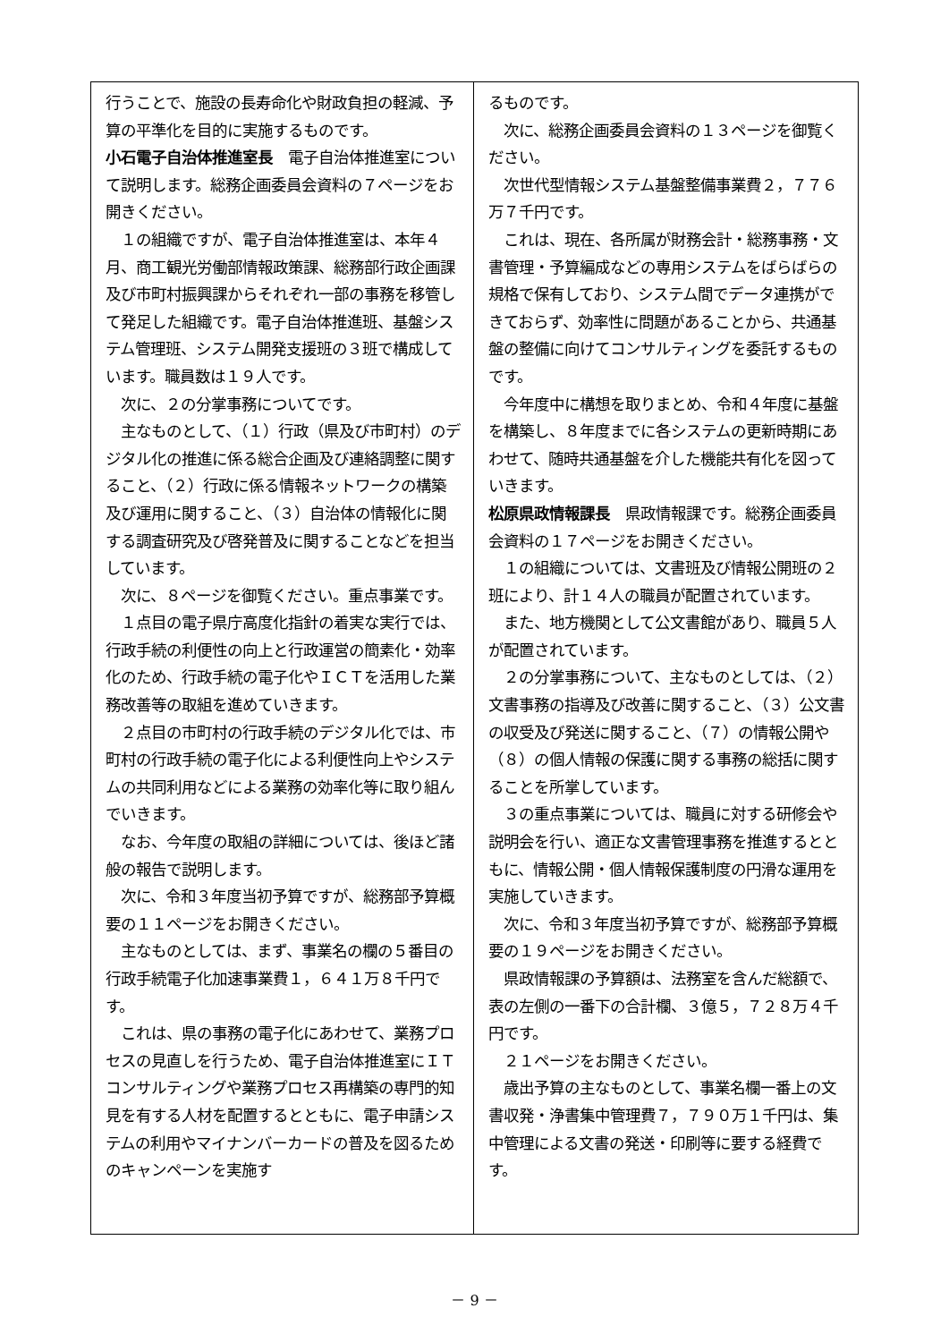行うことで、施設の長寿命化や財政負担の軽減、予算の平準化を目的に実施するものです。
小石電子自治体推進室長　電子自治体推進室について説明します。総務企画委員会資料の７ページをお開きください。
　１の組織ですが、電子自治体推進室は、本年４月、商工観光労働部情報政策課、総務部行政企画課及び市町村振興課からそれぞれ一部の事務を移管して発足した組織です。電子自治体推進班、基盤システム管理班、システム開発支援班の３班で構成しています。職員数は１９人です。
　次に、２の分掌事務についてです。
　主なものとして、（１）行政（県及び市町村）のデジタル化の推進に係る総合企画及び連絡調整に関すること、（２）行政に係る情報ネットワークの構築及び運用に関すること、（３）自治体の情報化に関する調査研究及び啓発普及に関することなどを担当しています。
　次に、８ページを御覧ください。重点事業です。
　１点目の電子県庁高度化指針の着実な実行では、行政手続の利便性の向上と行政運営の簡素化・効率化のため、行政手続の電子化やＩＣＴを活用した業務改善等の取組を進めていきます。
　２点目の市町村の行政手続のデジタル化では、市町村の行政手続の電子化による利便性向上やシステムの共同利用などによる業務の効率化等に取り組んでいきます。
　なお、今年度の取組の詳細については、後ほど諸般の報告で説明します。
　次に、令和３年度当初予算ですが、総務部予算概要の１１ページをお開きください。
　主なものとしては、まず、事業名の欄の５番目の行政手続電子化加速事業費１，６４１万８千円です。
　これは、県の事務の電子化にあわせて、業務プロセスの見直しを行うため、電子自治体推進室にＩＴコンサルティングや業務プロセス再構築の専門的知見を有する人材を配置するとともに、電子申請システムの利用やマイナンバーカードの普及を図るためのキャンペーンを実施す
るものです。
　次に、総務企画委員会資料の１３ページを御覧ください。
　次世代型情報システム基盤整備事業費２，７７６万７千円です。
　これは、現在、各所属が財務会計・総務事務・文書管理・予算編成などの専用システムをばらばらの規格で保有しており、システム間でデータ連携ができておらず、効率性に問題があることから、共通基盤の整備に向けてコンサルティングを委託するものです。
　今年度中に構想を取りまとめ、令和４年度に基盤を構築し、８年度までに各システムの更新時期にあわせて、随時共通基盤を介した機能共有化を図っていきます。
松原県政情報課長　県政情報課です。総務企画委員会資料の１７ページをお開きください。
　１の組織については、文書班及び情報公開班の２班により、計１４人の職員が配置されています。
　また、地方機関として公文書館があり、職員５人が配置されています。
　２の分掌事務について、主なものとしては、（２）文書事務の指導及び改善に関すること、（３）公文書の収受及び発送に関すること、（７）の情報公開や（８）の個人情報の保護に関する事務の総括に関することを所掌しています。
　３の重点事業については、職員に対する研修会や説明会を行い、適正な文書管理事務を推進するとともに、情報公開・個人情報保護制度の円滑な運用を実施していきます。
　次に、令和３年度当初予算ですが、総務部予算概要の１９ページをお開きください。
　県政情報課の予算額は、法務室を含んだ総額で、表の左側の一番下の合計欄、３億５，７２８万４千円です。
　２１ページをお開きください。
　歳出予算の主なものとして、事業名欄一番上の文書収発・浄書集中管理費７，７９０万１千円は、集中管理による文書の発送・印刷等に要する経費です。
－ 9 －